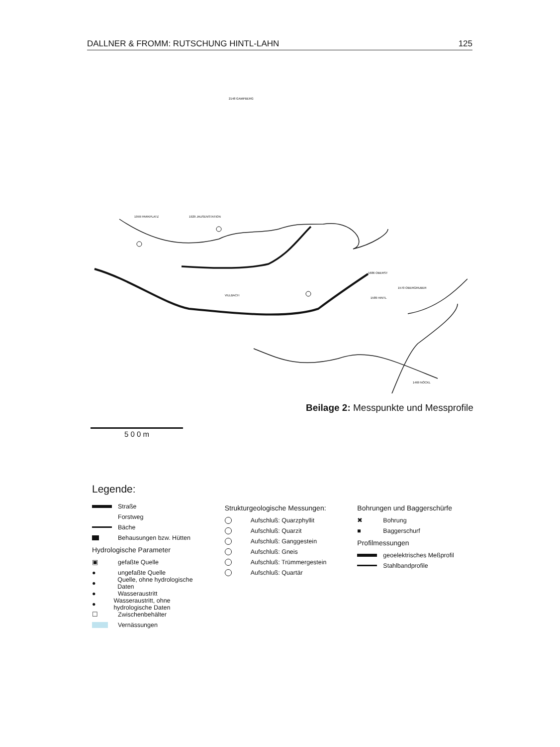DALLNER & FROMM: RUTSCHUNG HINTL-LAHN 125
1589 HINTL
1959 PARKPLATZ
1929 JAUSENSTATION
VILLBACH
1570 OBERGRUBER
1686 OBERST
1469 NÖCKL
2148 GAMPBERG
Beilage 2: Messpunkte und Messprofile
5 0 0 m
Legende:
Straße
Forstweg
Bäche
Behausungen bzw. Hütten
Hydrologische Parameter
▣ gefaßte Quelle
● ungefaßte Quelle
● Quelle, ohne hydrologische Daten
● Wasseraustritt
● Wasseraustritt, ohne hydrologische Daten
☐ Zwischenbehälter
Vernässungen
Strukturgeologische Messungen:
Aufschluß: Quarzphyllit
Aufschluß: Quarzit
Aufschluß: Ganggestein
Aufschluß: Gneis
Aufschluß: Trümmergestein
Aufschluß: Quartär
Bohrungen und Baggerschürfe
✖ Bohrung
■ Baggerschurf
Profilmessungen
geoelektrisches Meßprofil
Stahlbandprofile